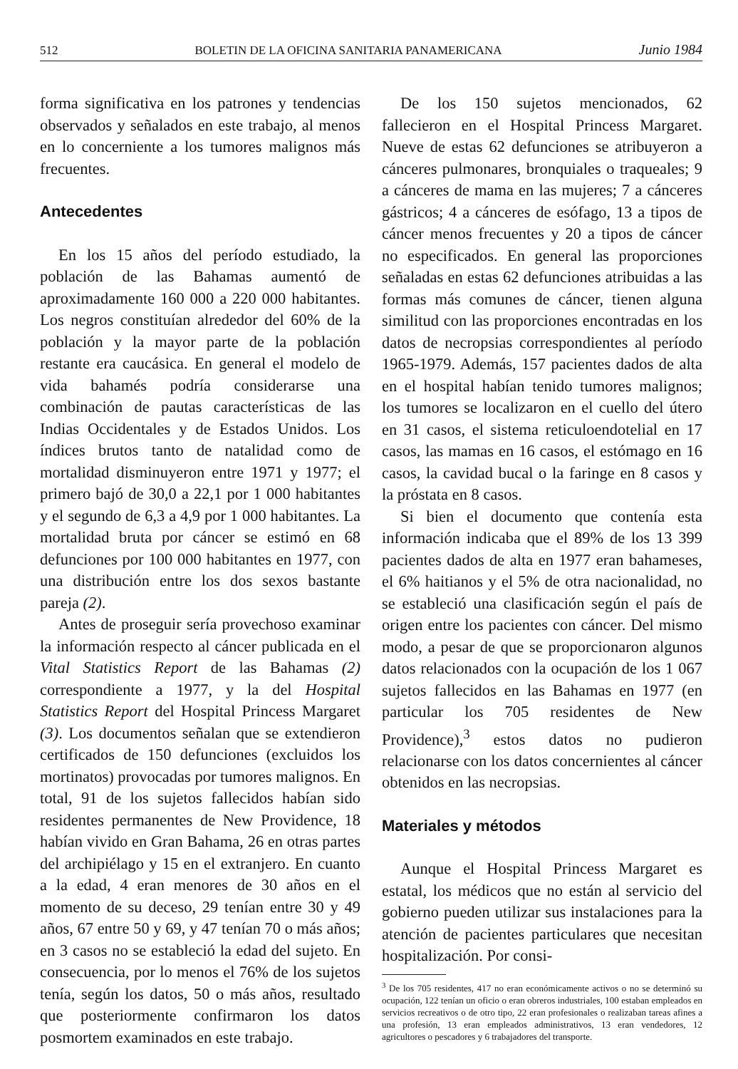512 BOLETIN DE LA OFICINA SANITARIA PANAMERICANA Junio 1984
forma significativa en los patrones y tendencias observados y señalados en este trabajo, al menos en lo concerniente a los tumores malignos más frecuentes.
Antecedentes
En los 15 años del período estudiado, la población de las Bahamas aumentó de aproximadamente 160 000 a 220 000 habitantes. Los negros constituían alrededor del 60% de la población y la mayor parte de la población restante era caucásica. En general el modelo de vida bahamés podría considerarse una combinación de pautas características de las Indias Occidentales y de Estados Unidos. Los índices brutos tanto de natalidad como de mortalidad disminuyeron entre 1971 y 1977; el primero bajó de 30,0 a 22,1 por 1 000 habitantes y el segundo de 6,3 a 4,9 por 1 000 habitantes. La mortalidad bruta por cáncer se estimó en 68 defunciones por 100 000 habitantes en 1977, con una distribución entre los dos sexos bastante pareja (2).
Antes de proseguir sería provechoso examinar la información respecto al cáncer publicada en el Vital Statistics Report de las Bahamas (2) correspondiente a 1977, y la del Hospital Statistics Report del Hospital Princess Margaret (3). Los documentos señalan que se extendieron certificados de 150 defunciones (excluidos los mortinatos) provocadas por tumores malignos. En total, 91 de los sujetos fallecidos habían sido residentes permanentes de New Providence, 18 habían vivido en Gran Bahama, 26 en otras partes del archipiélago y 15 en el extranjero. En cuanto a la edad, 4 eran menores de 30 años en el momento de su deceso, 29 tenían entre 30 y 49 años, 67 entre 50 y 69, y 47 tenían 70 o más años; en 3 casos no se estableció la edad del sujeto. En consecuencia, por lo menos el 76% de los sujetos tenía, según los datos, 50 o más años, resultado que posteriormente confirmaron los datos posmortem examinados en este trabajo.
De los 150 sujetos mencionados, 62 fallecieron en el Hospital Princess Margaret. Nueve de estas 62 defunciones se atribuyeron a cánceres pulmonares, bronquiales o traqueales; 9 a cánceres de mama en las mujeres; 7 a cánceres gástricos; 4 a cánceres de esófago, 13 a tipos de cáncer menos frecuentes y 20 a tipos de cáncer no especificados. En general las proporciones señaladas en estas 62 defunciones atribuidas a las formas más comunes de cáncer, tienen alguna similitud con las proporciones encontradas en los datos de necropsias correspondientes al período 1965-1979. Además, 157 pacientes dados de alta en el hospital habían tenido tumores malignos; los tumores se localizaron en el cuello del útero en 31 casos, el sistema reticuloendotelial en 17 casos, las mamas en 16 casos, el estómago en 16 casos, la cavidad bucal o la faringe en 8 casos y la próstata en 8 casos.
Si bien el documento que contenía esta información indicaba que el 89% de los 13 399 pacientes dados de alta en 1977 eran bahameses, el 6% haitianos y el 5% de otra nacionalidad, no se estableció una clasificación según el país de origen entre los pacientes con cáncer. Del mismo modo, a pesar de que se proporcionaron algunos datos relacionados con la ocupación de los 1 067 sujetos fallecidos en las Bahamas en 1977 (en particular los 705 residentes de New Providence),<sup>3</sup> estos datos no pudieron relacionarse con los datos concernientes al cáncer obtenidos en las necropsias.
Materiales y métodos
Aunque el Hospital Princess Margaret es estatal, los médicos que no están al servicio del gobierno pueden utilizar sus instalaciones para la atención de pacientes particulares que necesitan hospitalización. Por consi-
<sup>3</sup> De los 705 residentes, 417 no eran económicamente activos o no se determinó su ocupación, 122 tenían un oficio o eran obreros industriales, 100 estaban empleados en servicios recreativos o de otro tipo, 22 eran profesionales o realizaban tareas afines a una profesión, 13 eran empleados administrativos, 13 eran vendedores, 12 agricultores o pescadores y 6 trabajadores del transporte.